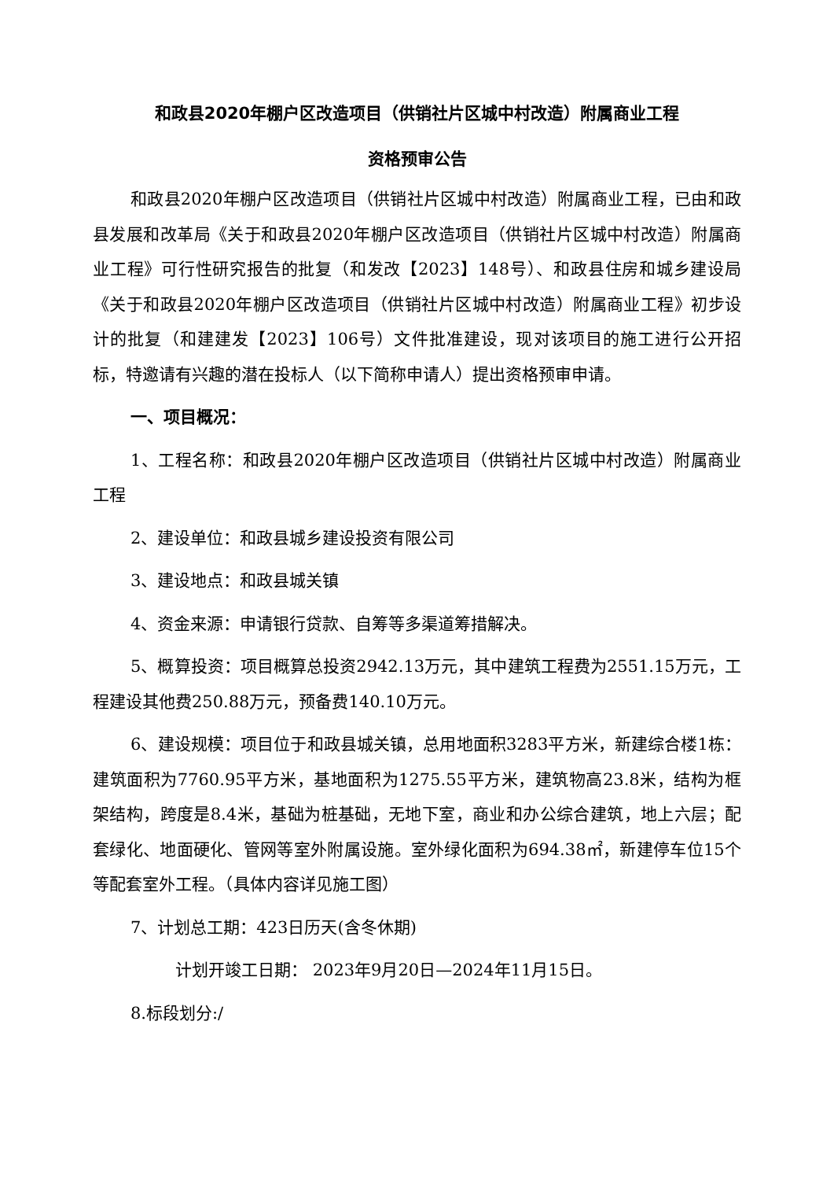和政县2020年棚户区改造项目（供销社片区城中村改造）附属商业工程
资格预审公告
和政县2020年棚户区改造项目（供销社片区城中村改造）附属商业工程，已由和政县发展和改革局《关于和政县2020年棚户区改造项目（供销社片区城中村改造）附属商业工程》可行性研究报告的批复（和发改【2023】148号）、和政县住房和城乡建设局《关于和政县2020年棚户区改造项目（供销社片区城中村改造）附属商业工程》初步设计的批复（和建建发【2023】106号）文件批准建设，现对该项目的施工进行公开招标，特邀请有兴趣的潜在投标人（以下简称申请人）提出资格预审申请。
一、项目概况：
1、工程名称：和政县2020年棚户区改造项目（供销社片区城中村改造）附属商业工程
2、建设单位：和政县城乡建设投资有限公司
3、建设地点：和政县城关镇
4、资金来源：申请银行贷款、自筹等多渠道筹措解决。
5、概算投资：项目概算总投资2942.13万元，其中建筑工程费为2551.15万元，工程建设其他费250.88万元，预备费140.10万元。
6、建设规模：项目位于和政县城关镇，总用地面积3283平方米，新建综合楼1栋：建筑面积为7760.95平方米，基地面积为1275.55平方米，建筑物高23.8米，结构为框架结构，跨度是8.4米，基础为桩基础，无地下室，商业和办公综合建筑，地上六层；配套绿化、地面硬化、管网等室外附属设施。室外绿化面积为694.38㎡，新建停车位15个等配套室外工程。（具体内容详见施工图）
7、计划总工期：423日历天(含冬休期)
计划开竣工日期： 2023年9月20日—2024年11月15日。
8.标段划分:/